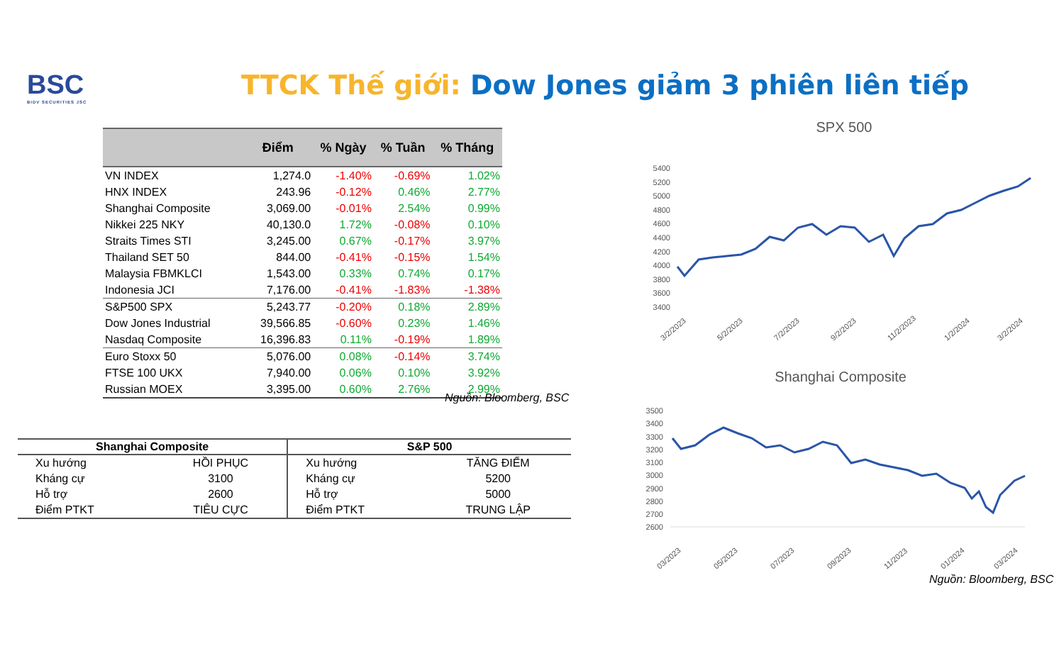BSC
BIDV SECURITIES JSC
TTCK Thế giới: Dow Jones giảm 3 phiên liên tiếp
| | Điểm | % Ngày | % Tuần | % Tháng |
| --- | --- | --- | --- | --- |
| VN INDEX | 1,274.0 | -1.40% | -0.69% | 1.02% |
| HNX INDEX | 243.96 | -0.12% | 0.46% | 2.77% |
| Shanghai Composite | 3,069.00 | -0.01% | 2.54% | 0.99% |
| Nikkei 225 NKY | 40,130.0 | 1.72% | -0.08% | 0.10% |
| Straits Times STI | 3,245.00 | 0.67% | -0.17% | 3.97% |
| Thailand SET 50 | 844.00 | -0.41% | -0.15% | 1.54% |
| Malaysia FBMKLCI | 1,543.00 | 0.33% | 0.74% | 0.17% |
| Indonesia JCI | 7,176.00 | -0.41% | -1.83% | -1.38% |
| S&P500 SPX | 5,243.77 | -0.20% | 0.18% | 2.89% |
| Dow Jones Industrial | 39,566.85 | -0.60% | 0.23% | 1.46% |
| Nasdaq Composite | 16,396.83 | 0.11% | -0.19% | 1.89% |
| Euro Stoxx 50 | 5,076.00 | 0.08% | -0.14% | 3.74% |
| FTSE 100 UKX | 7,940.00 | 0.06% | 0.10% | 3.92% |
| Russian MOEX | 3,395.00 | 0.60% | 2.76% | 2.99% |
Nguồn: Bloomberg, BSC
| Shanghai Composite | | S&P 500 | |
| --- | --- | --- | --- |
| Xu hướng | HỒI PHỤC | Xu hướng | TĂNG ĐIỂM |
| Kháng cự | 3100 | Kháng cự | 5200 |
| Hỗ trợ | 2600 | Hỗ trợ | 5000 |
| Điểm PTKT | TIÊU CỰC | Điểm PTKT | TRUNG LẬP |
SPX 500
5400
5200
5000
4800
4600
4400
4200
4000
3800
3600
3400
3/2/2023
5/2/2023
7/2/2023
9/2/2023
11/2/2023
1/2/2024
3/2/2024
Shanghai Composite
3500
3400
3300
3200
3100
3000
2900
2800
2700
2600
03/2023
05/2023
07/2023
09/2023
11/2023
01/2024
03/2024
Nguồn: Bloomberg, BSC